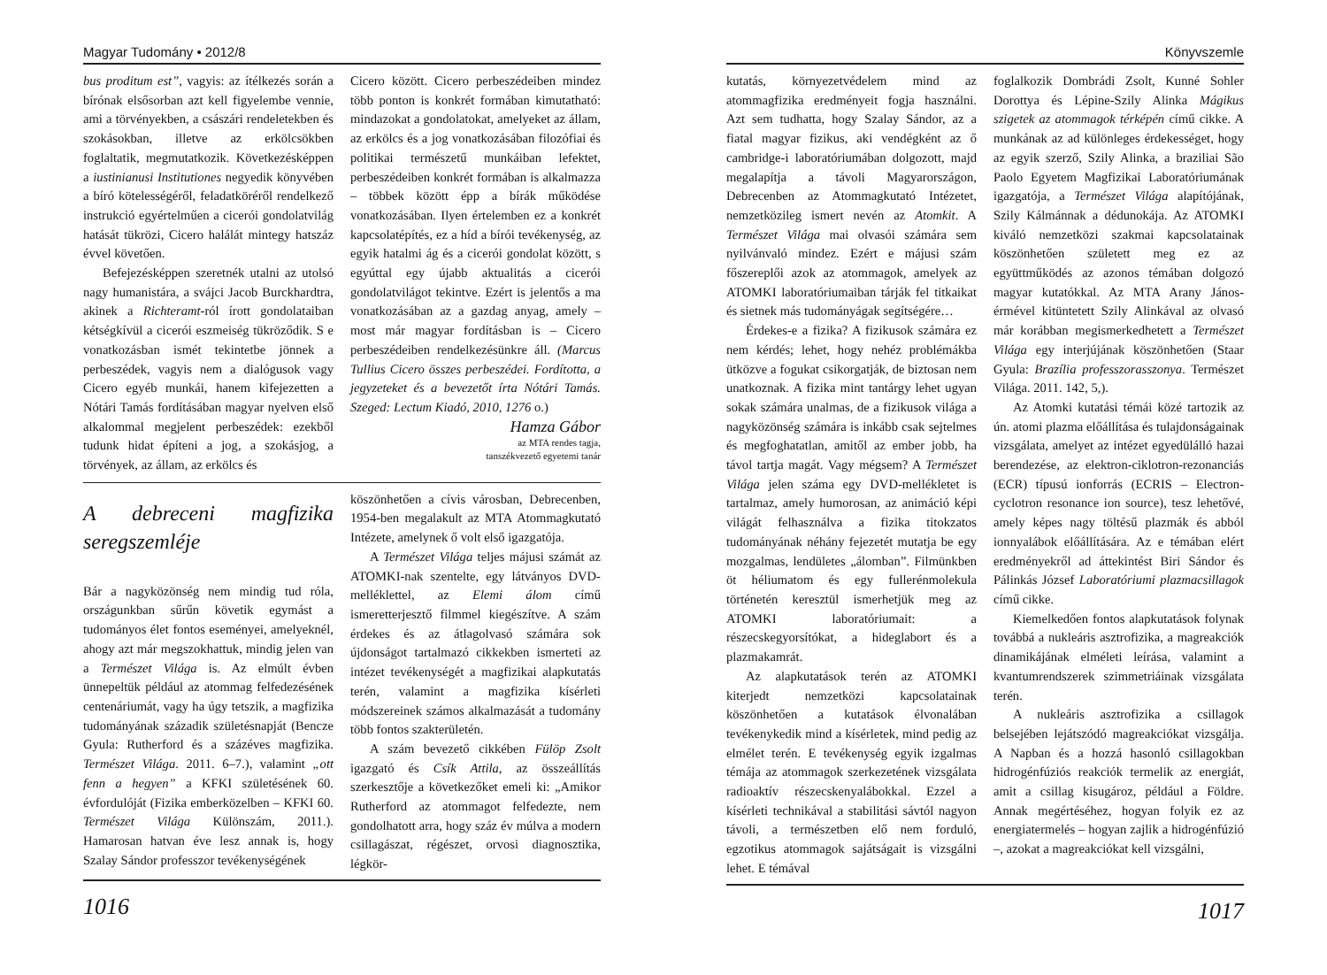Magyar Tudomány • 2012/8
bus proditum est”, vagyis: az ítélkezés során a bírónak elsősorban azt kell figyelembe vennie, ami a törvényekben, a császári rendeletekben és szokásokban, illetve az erkölcsökben foglaltatik, megmutatkozik. Következésképpen a iustinianusi Institutiones negyedik könyvében a bíró kötelességéről, feladatköréről rendelkező instrukció egyértelműen a cicerói gondolatvilág hatását tükrözi, Cicero halálát mintegy hatszáz évvel követően.
Befejezésképpen szeretnék utalni az utolsó nagy humanistára, a svájci Jacob Burckhardtra, akinek a Richteramt-ról írott gondolataiban kétségkívül a cicerói eszmeiség tükröződik. S e vonatkozásban ismét tekintetbe jönnek a perbeszédek, vagyis nem a dialógusok vagy Cicero egyéb munkái, hanem kifejezetten a Nótári Tamás fordításában magyar nyelven első alkalommal megjelent perbeszédek: ezekből tudunk hidat építeni a jog, a szokásjog, a törvények, az állam, az erkölcs és
Cicero között. Cicero perbeszédeiben mindez több ponton is konkrét formában kimutatható: mindazokat a gondolatokat, amelyeket az állam, az erkölcs és a jog vonatkozásában filozófiai és politikai természetű munkáiban lefektet, perbeszédeiben konkrét formában is alkalmazza – többek között épp a bírák működése vonatkozásában. Ilyen értelemben ez a konkrét kapcsolatépítés, ez a híd a bírói tevékenység, az egyik hatalmi ág és a cicerói gondolat között, s egyúttal egy újabb aktualitás a cicerói gondolatvilágot tekintve. Ezért is jelentős a ma vonatkozásában az a gazdag anyag, amely – most már magyar fordításban is – Cicero perbeszédeiben rendelkezésünkre áll. (Marcus Tullius Cicero összes perbeszédei. Fordította, a jegyzeteket és a bevezetőt írta Nótári Tamás. Szeged: Lectum Kiadó, 2010, 1276 o.)
Hamza Gábor
az MTA rendes tagja,
tanszékvezető egyetemi tanár
A debreceni magfizika seregszemléje
Bár a nagyközönség nem mindig tud róla, országunkban sűrűn követik egymást a tudományos élet fontos eseményei, amelyeknél, ahogy azt már megszokhattuk, mindig jelen van a Természet Világa is. Az elmúlt évben ünnepeltük például az atommag felfedezésének centenáriumát, vagy ha úgy tetszik, a magfizika tudományának századik születésnapját (Bencze Gyula: Rutherford és a százéves magfizika. Természet Világa. 2011. 6–7.), valamint „ott fenn a hegyen” a KFKI születésének 60. évfordulóját (Fizika emberközelben – KFKI 60. Természet Világa Különszám, 2011.). Hamarosan hatvan éve lesz annak is, hogy Szalay Sándor professzor tevékenységének
köszönhetően a cívis városban, Debrecenben, 1954-ben megalakult az MTA Atommagkutató Intézete, amelynek ő volt első igazgatója.
A Természet Világa teljes májusi számát az ATOMKI-nak szentelte, egy látványos DVD-melléklettel, az Elemi álom című ismeretterjesztő filmmel kiegészítve. A szám érdekes és az átlagolvasó számára sok újdonságot tartalmazó cikkekben ismerteti az intézet tevékenységét a magfizikai alapkutatás terén, valamint a magfizika kísérleti módszereinek számos alkalmazását a tudomány több fontos szakterületén.
A szám bevezető cikkében Fülöp Zsolt igazgató és Csík Attila, az összeállítás szerkesztője a következőket emeli ki: „Amikor Rutherford az atommagot felfedezte, nem gondolhatott arra, hogy száz év múlva a modern csillagászat, régészet, orvosi diagnosztika, légkör-
1016
Könyvszemle
kutatás, környezetvédelem mind az atommagfizika eredményeit fogja használni. Azt sem tudhatta, hogy Szalay Sándor, az a fiatal magyar fizikus, aki vendégként az ő cambridge-i laboratóriumában dolgozott, majd megalapítja a távoli Magyarországon, Debrecenben az Atommagkutató Intézetet, nemzetközileg ismert nevén az Atomkit. A Természet Világa mai olvasói számára sem nyilvánvaló mindez. Ezért e májusi szám főszereplői azok az atommagok, amelyek az ATOMKI laboratóriumaiban tárják fel titkaikat és sietnek más tudományágak segítségére…
Érdekes-e a fizika? A fizikusok számára ez nem kérdés; lehet, hogy nehéz problémákba ütközve a fogukat csikorgatják, de biztosan nem unatkoznak. A fizika mint tantárgy lehet ugyan sokak számára unalmas, de a fizikusok világa a nagyközönség számára is inkább csak sejtelmes és megfoghatatlan, amitől az ember jobb, ha távol tartja magát. Vagy mégsem? A Természet Világa jelen száma egy DVD-mellékletet is tartalmaz, amely humorosan, az animáció képi világát felhasználva a fizika titokzatos tudományának néhány fejezetét mutatja be egy mozgalmas, lendületes „álomban”. Filmünkben öt héliumatom és egy fullerénmolekula történetén keresztül ismerhetjük meg az ATOMKI laboratóriumait: a részecskegyorsítókat, a hideglabort és a plazmakamrát.
Az alapkutatások terén az ATOMKI kiterjedt nemzetközi kapcsolatainak köszönhetően a kutatások élvonalában tevékenykedik mind a kísérletek, mind pedig az elmélet terén. E tevékenység egyik izgalmas témája az atommagok szerkezetének vizsgálata radioaktív részecskenyalábokkal. Ezzel a kísérleti technikával a stabilitási sávtól nagyon távoli, a természetben elő nem forduló, egzotikus atommagok sajátságait is vizsgálni lehet. E témával
foglalkozik Dombrádi Zsolt, Kunné Sohler Dorottya és Lépine-Szily Alinka Mágikus szigetek az atommagok térképén című cikke. A munkának az ad különleges érdekességet, hogy az egyik szerző, Szily Alinka, a braziliai São Paolo Egyetem Magfizikai Laboratóriumának igazgatója, a Természet Világa alapítójának, Szily Kálmánnak a dédunokája. Az ATOMKI kiváló nemzetközi szakmai kapcsolatainak köszönhetően született meg ez az együttműködés az azonos témában dolgozó magyar kutatókkal. Az MTA Arany János-érmével kitüntetett Szily Alinkával az olvasó már korábban megismerkedhetett a Természet Világa egy interjújának köszönhetően (Staar Gyula: Brazília professzorasszonya. Természet Világa. 2011. 142, 5,).
Az Atomki kutatási témái közé tartozik az ún. atomi plazma előállítása és tulajdonságainak vizsgálata, amelyet az intézet egyedülálló hazai berendezése, az elektron-ciklotron-rezonanciás (ECR) típusú ionforrás (ECRIS – Electron-cyclotron resonance ion source), tesz lehetővé, amely képes nagy töltésű plazmák és abból ionnyalábok előállítására. Az e témában elért eredményekről ad áttekintést Biri Sándor és Pálinkás József Laboratóriumi plazmacsillagok című cikke.
Kiemelkedően fontos alapkutatások folynak továbbá a nukleáris asztrofizika, a magreakciók dinamikájának elméleti leírása, valamint a kvantumrendszerek szimmetriáinak vizsgálata terén.
A nukleáris asztrofizika a csillagok belsejében lejátszódó magreakciókat vizsgálja. A Napban és a hozzá hasonló csillagokban hidrogénfúziós reakciók termelik az energiát, amit a csillag kisugároz, például a Földre. Annak megértéséhez, hogyan folyik ez az energiatermelés – hogyan zajlik a hidrogénfúzió –, azokat a magreakciókat kell vizsgálni,
1017